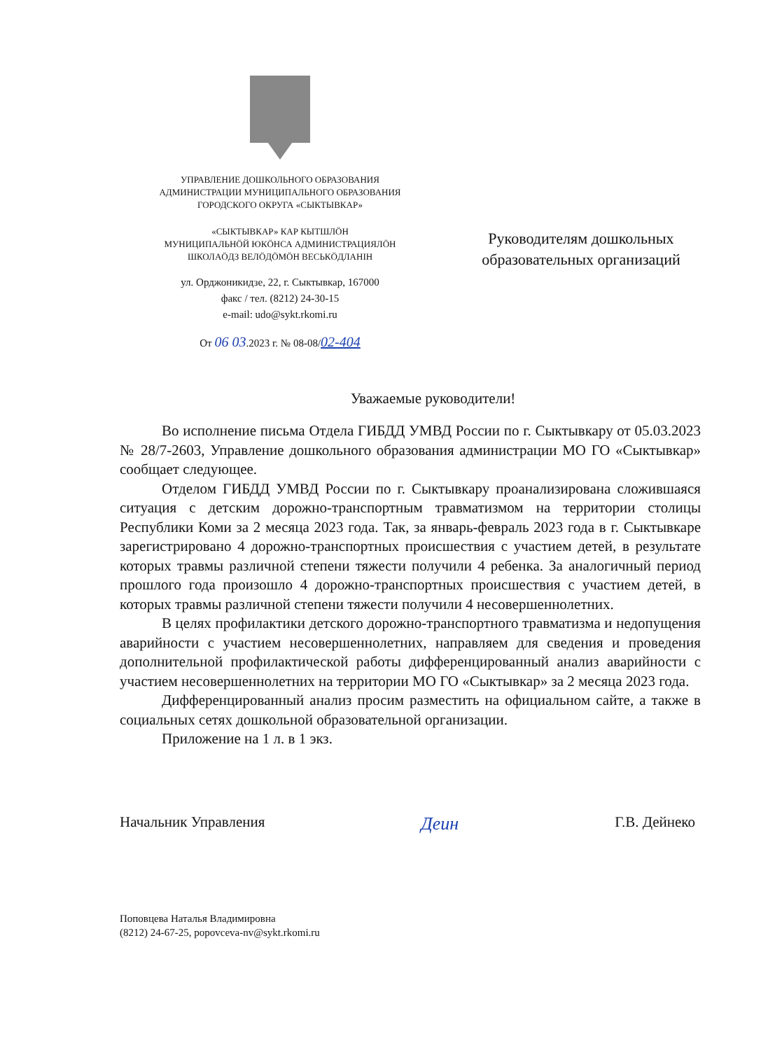УПРАВЛЕНИЕ ДОШКОЛЬНОГО ОБРАЗОВАНИЯ
АДМИНИСТРАЦИИ МУНИЦИПАЛЬНОГО ОБРАЗОВАНИЯ
ГОРОДСКОГО ОКРУГА «СЫКТЫВКАР»
«СЫКТЫВКАР» КАР КЫТШЛӦН
МУНИЦИПАЛЬНӦЙ ЮКӦНСА АДМИНИСТРАЦИЯЛӦН
ШКОЛАӦДЗ ВЕЛӦДӦМӦН ВЕСЬКӦДЛАНІН
ул. Орджоникидзе, 22, г. Сыктывкар, 167000
факс / тел. (8212) 24-30-15
e-mail: udo@sykt.rkomi.ru
От 06 03.2023 г. № 08-08/02-404
Руководителям дошкольных
образовательных организаций
Уважаемые руководители!
Во исполнение письма Отдела ГИБДД УМВД России по г. Сыктывкару от 05.03.2023 № 28/7-2603, Управление дошкольного образования администрации МО ГО «Сыктывкар» сообщает следующее.
Отделом ГИБДД УМВД России по г. Сыктывкару проанализирована сложившаяся ситуация с детским дорожно-транспортным травматизмом на территории столицы Республики Коми за 2 месяца 2023 года. Так, за январь-февраль 2023 года в г. Сыктывкаре зарегистрировано 4 дорожно-транспортных происшествия с участием детей, в результате которых травмы различной степени тяжести получили 4 ребенка. За аналогичный период прошлого года произошло 4 дорожно-транспортных происшествия с участием детей, в которых травмы различной степени тяжести получили 4 несовершеннолетних.
В целях профилактики детского дорожно-транспортного травматизма и недопущения аварийности с участием несовершеннолетних, направляем для сведения и проведения дополнительной профилактической работы дифференцированный анализ аварийности с участием несовершеннолетних на территории МО ГО «Сыктывкар» за 2 месяца 2023 года.
Дифференцированный анализ просим разместить на официальном сайте, а также в социальных сетях дошкольной образовательной организации.
Приложение на 1 л. в 1 экз.
Начальник Управления Деин Г.В. Дейнеко
Поповцева Наталья Владимировна
(8212) 24-67-25, popovceva-nv@sykt.rkomi.ru